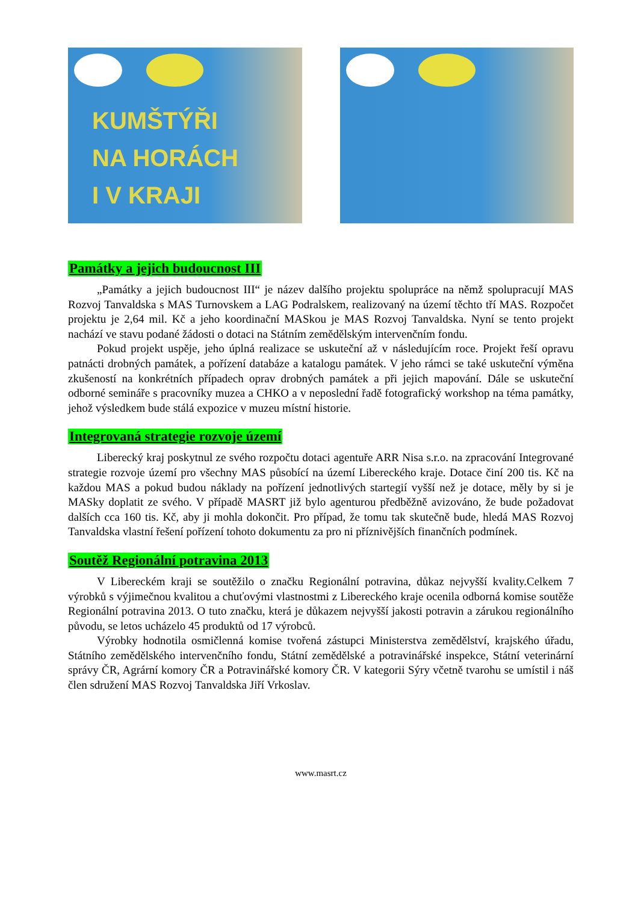KUMŠTÝŘI
NA HORÁCH
I V KRAJI
Památky a jejich budoucnost III
„Památky a jejich budoucnost III“ je název dalšího projektu spolupráce na němž spolupracují MAS Rozvoj Tanvaldska s MAS Turnovskem a LAG Podralskem, realizovaný na území těchto tří MAS. Rozpočet projektu je 2,64 mil. Kč a jeho koordinační MASkou je MAS Rozvoj Tanvaldska. Nyní se tento projekt nachází ve stavu podané žádosti o dotaci na Státním zemědělským intervenčním fondu.
Pokud projekt uspěje, jeho úplná realizace se uskuteční až v následujícím roce. Projekt řeší opravu patnácti drobných památek, a pořízení databáze a katalogu památek. V jeho rámci se také uskuteční výměna zkušeností na konkrétních případech oprav drobných památek a při jejich mapování. Dále se uskuteční odborné semináře s pracovníky muzea a CHKO a v neposlední řadě fotografický workshop na téma památky, jehož výsledkem bude stálá expozice v muzeu místní historie.
Integrovaná strategie rozvoje území
Liberecký kraj poskytnul ze svého rozpočtu dotaci agentuře ARR Nisa s.r.o. na zpracování Integrované strategie rozvoje území pro všechny MAS působící na území Libereckého kraje. Dotace činí 200 tis. Kč na každou MAS a pokud budou náklady na pořízení jednotlivých startegií vyšší než je dotace, měly by si je MASky doplatit ze svého. V případě MASRT již bylo agenturou předběžně avizováno, že bude požadovat dalších cca 160 tis. Kč, aby ji mohla dokončit. Pro případ, že tomu tak skutečně bude, hledá MAS Rozvoj Tanvaldska vlastní řešení pořízení tohoto dokumentu za pro ni příznivějších finančních podmínek.
Soutěž Regionální potravina 2013
V Libereckém kraji se soutěžilo o značku Regionální potravina, důkaz nejvyšší kvality.Celkem 7 výrobků s výjimečnou kvalitou a chuťovými vlastnostmi z Libereckého kraje ocenila odborná komise soutěže Regionální potravina 2013. O tuto značku, která je důkazem nejvyšší jakosti potravin a zárukou regionálního původu, se letos ucházelo 45 produktů od 17 výrobců.
Výrobky hodnotila osmičlenná komise tvořená zástupci Ministerstva zemědělství, krajského úřadu, Státního zemědělského intervenčního fondu, Státní zemědělské a potravinářské inspekce, Státní veterinární správy ČR, Agrární komory ČR a Potravinářské komory ČR. V kategorii Sýry včetně tvarohu se umístil i náš člen sdružení MAS Rozvoj Tanvaldska Jiří Vrkoslav.
www.masrt.cz